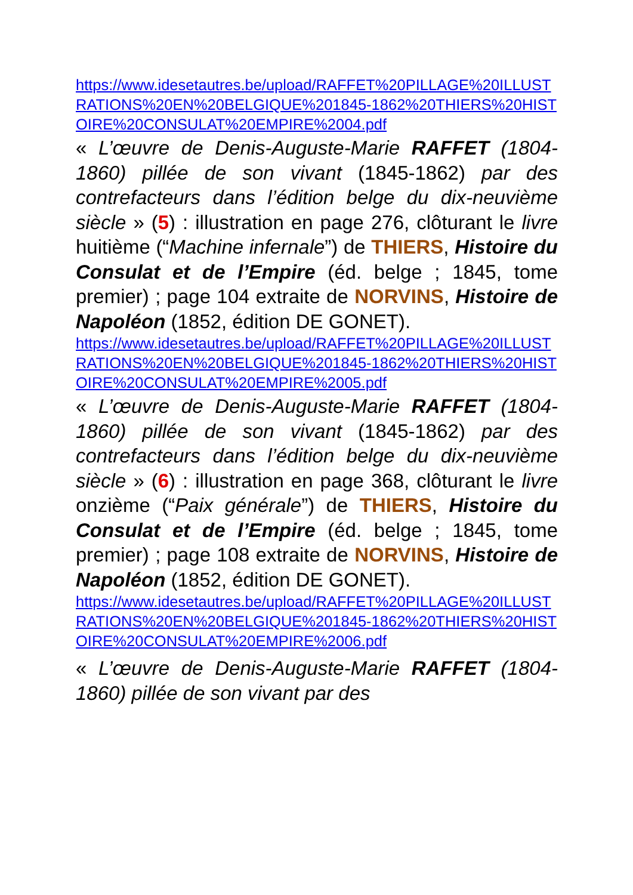https://www.idesetautres.be/upload/RAFFET%20PILLAGE%20ILLUSTRATIONS%20EN%20BELGIQUE%201845-1862%20THIERS%20HISTOIRE%20CONSULAT%20EMPIRE%2004.pdf
« L’œuvre de Denis-Auguste-Marie RAFFET (1804-1860) pillée de son vivant (1845-1862) par des contrefacteurs dans l’édition belge du dix-neuvième siècle » (5) : illustration en page 276, clôturant le livre huitième (“Machine infernale”) de THIERS, Histoire du Consulat et de l’Empire (éd. belge ; 1845, tome premier) ; page 104 extraite de NORVINS, Histoire de Napoléon (1852, édition DE GONET).
https://www.idesetautres.be/upload/RAFFET%20PILLAGE%20ILLUSTRATIONS%20EN%20BELGIQUE%201845-1862%20THIERS%20HISTOIRE%20CONSULAT%20EMPIRE%2005.pdf
« L’œuvre de Denis-Auguste-Marie RAFFET (1804-1860) pillée de son vivant (1845-1862) par des contrefacteurs dans l’édition belge du dix-neuvième siècle » (6) : illustration en page 368, clôturant le livre onzième (“Paix générale”) de THIERS, Histoire du Consulat et de l’Empire (éd. belge ; 1845, tome premier) ; page 108 extraite de NORVINS, Histoire de Napoléon (1852, édition DE GONET).
https://www.idesetautres.be/upload/RAFFET%20PILLAGE%20ILLUSTRATIONS%20EN%20BELGIQUE%201845-1862%20THIERS%20HISTOIRE%20CONSULAT%20EMPIRE%2006.pdf
« L’œuvre de Denis-Auguste-Marie RAFFET (1804-1860) pillée de son vivant par des